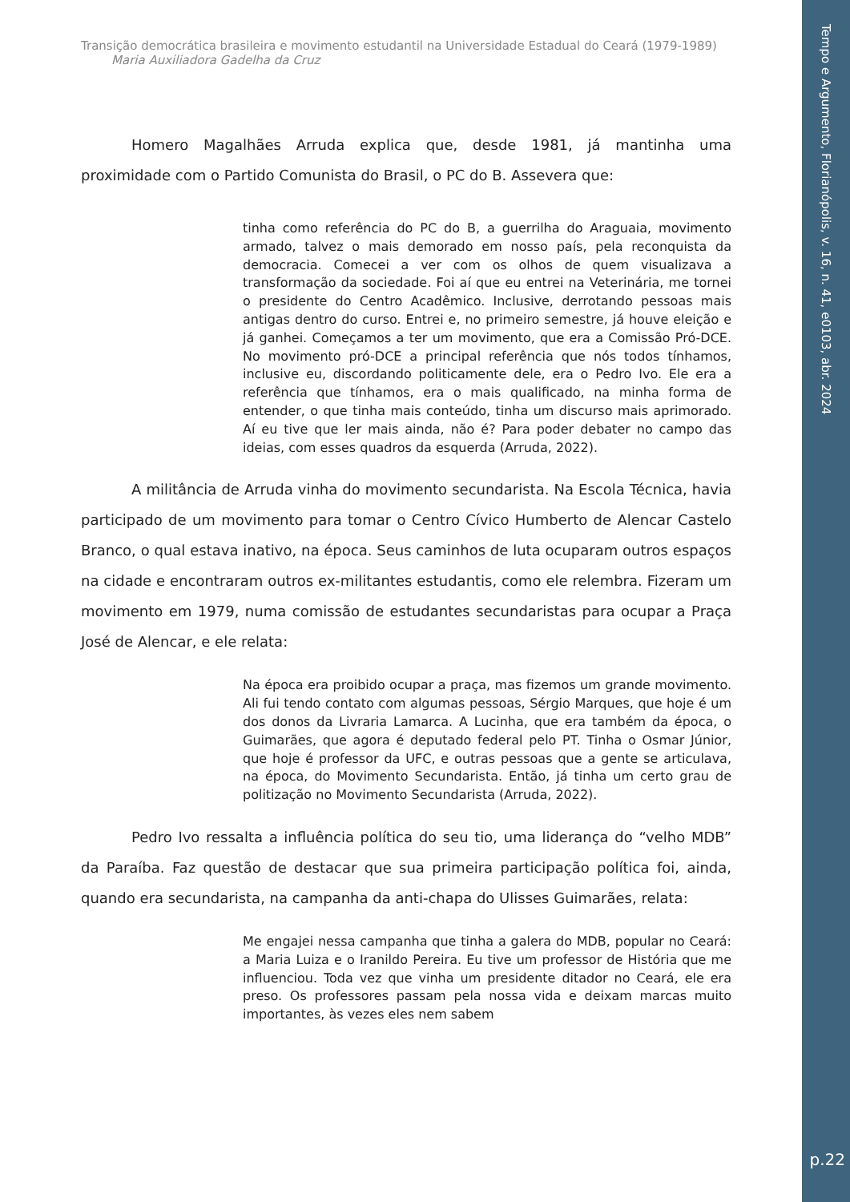Tempo e Argumento, Florianópolis, v. 16, n. 41, e0103, abr. 2024
p.22
Transição democrática brasileira e movimento estudantil na Universidade Estadual do Ceará (1979-1989)
Maria Auxiliadora Gadelha da Cruz
Homero Magalhães Arruda explica que, desde 1981, já mantinha uma proximidade com o Partido Comunista do Brasil, o PC do B. Assevera que:
tinha como referência do PC do B, a guerrilha do Araguaia, movimento armado, talvez o mais demorado em nosso país, pela reconquista da democracia. Comecei a ver com os olhos de quem visualizava a transformação da sociedade. Foi aí que eu entrei na Veterinária, me tornei o presidente do Centro Acadêmico. Inclusive, derrotando pessoas mais antigas dentro do curso. Entrei e, no primeiro semestre, já houve eleição e já ganhei. Começamos a ter um movimento, que era a Comissão Pró-DCE. No movimento pró-DCE a principal referência que nós todos tínhamos, inclusive eu, discordando politicamente dele, era o Pedro Ivo. Ele era a referência que tínhamos, era o mais qualificado, na minha forma de entender, o que tinha mais conteúdo, tinha um discurso mais aprimorado. Aí eu tive que ler mais ainda, não é? Para poder debater no campo das ideias, com esses quadros da esquerda (Arruda, 2022).
A militância de Arruda vinha do movimento secundarista. Na Escola Técnica, havia participado de um movimento para tomar o Centro Cívico Humberto de Alencar Castelo Branco, o qual estava inativo, na época. Seus caminhos de luta ocuparam outros espaços na cidade e encontraram outros ex-militantes estudantis, como ele relembra. Fizeram um movimento em 1979, numa comissão de estudantes secundaristas para ocupar a Praça José de Alencar, e ele relata:
Na época era proibido ocupar a praça, mas fizemos um grande movimento. Ali fui tendo contato com algumas pessoas, Sérgio Marques, que hoje é um dos donos da Livraria Lamarca. A Lucinha, que era também da época, o Guimarães, que agora é deputado federal pelo PT. Tinha o Osmar Júnior, que hoje é professor da UFC, e outras pessoas que a gente se articulava, na época, do Movimento Secundarista. Então, já tinha um certo grau de politização no Movimento Secundarista (Arruda, 2022).
Pedro Ivo ressalta a influência política do seu tio, uma liderança do “velho MDB” da Paraíba. Faz questão de destacar que sua primeira participação política foi, ainda, quando era secundarista, na campanha da anti-chapa do Ulisses Guimarães, relata:
Me engajei nessa campanha que tinha a galera do MDB, popular no Ceará: a Maria Luiza e o Iranildo Pereira. Eu tive um professor de História que me influenciou. Toda vez que vinha um presidente ditador no Ceará, ele era preso. Os professores passam pela nossa vida e deixam marcas muito importantes, às vezes eles nem sabem